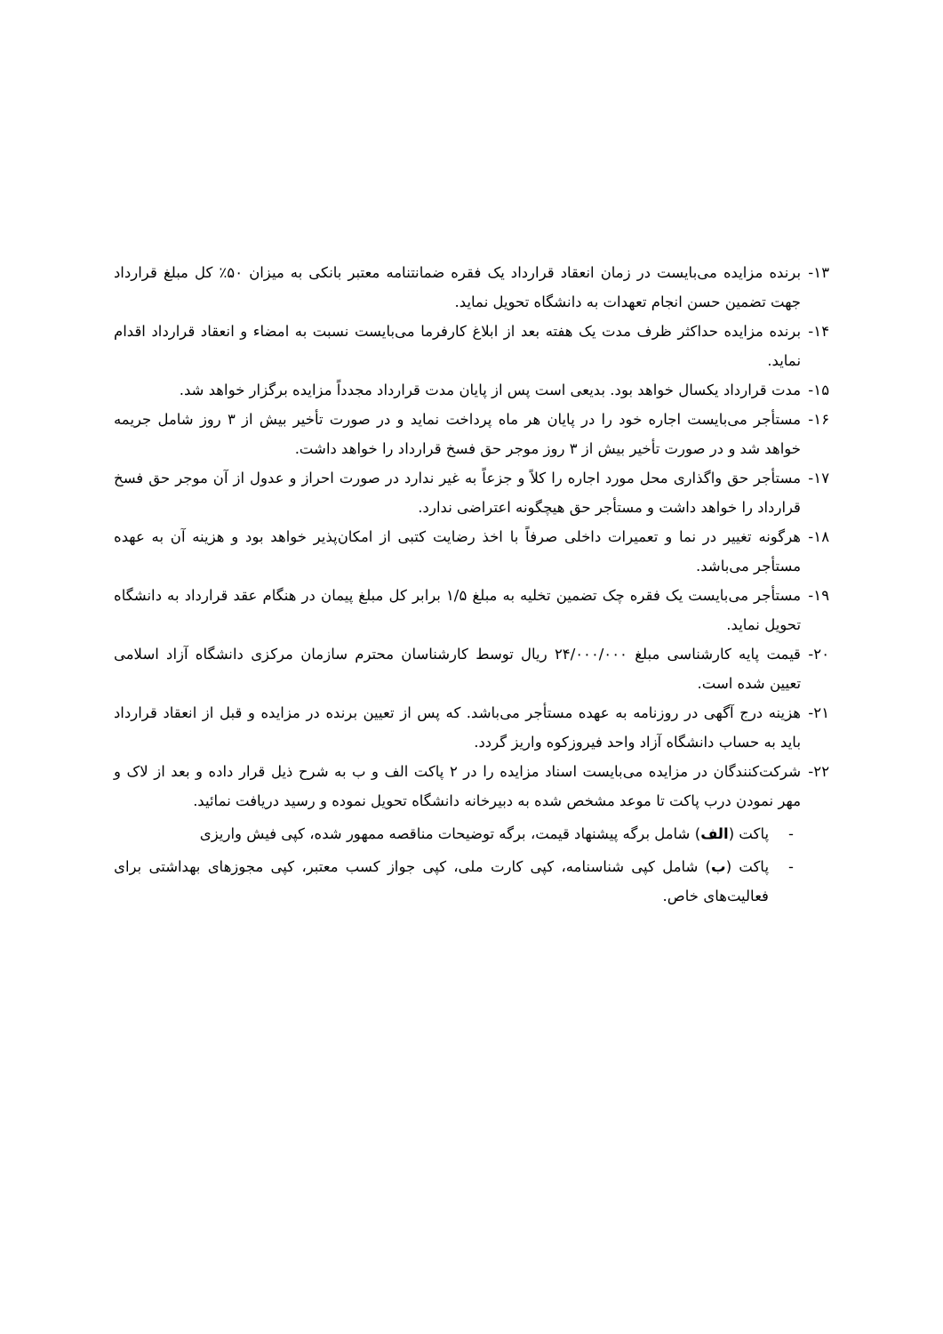۱۳- برنده مزایده می‌بایست در زمان انعقاد قرارداد یک فقره ضمانتنامه معتبر بانکی به میزان ۵۰٪ کل مبلغ قرارداد جهت تضمین حسن انجام تعهدات به دانشگاه تحویل نماید.
۱۴- برنده مزایده حداکثر ظرف مدت یک هفته بعد از ابلاغ کارفرما می‌بایست نسبت به امضاء و انعقاد قرارداد اقدام نماید.
۱۵- مدت قرارداد یکسال خواهد بود. بدیعی است پس از پایان مدت قرارداد مجدداً مزایده برگزار خواهد شد.
۱۶- مستأجر می‌بایست اجاره خود را در پایان هر ماه پرداخت نماید و در صورت تأخیر بیش از ۳ روز شامل جریمه خواهد شد و در صورت تأخیر بیش از ۳ روز موجر حق فسخ قرارداد را خواهد داشت.
۱۷- مستأجر حق واگذاری محل مورد اجاره را کلاً و جزعاً به غیر ندارد در صورت احراز و عدول از آن موجر حق فسخ قرارداد را خواهد داشت و مستأجر حق هیچگونه اعتراضی ندارد.
۱۸- هرگونه تغییر در نما و تعمیرات داخلی صرفاً با اخذ رضایت کتبی از امکان‌پذیر خواهد بود و هزینه آن به عهده مستأجر می‌باشد.
۱۹- مستأجر می‌بایست یک فقره چک تضمین تخلیه به مبلغ ۱/۵ برابر کل مبلغ پیمان در هنگام عقد قرارداد به دانشگاه تحویل نماید.
۲۰- قیمت پایه کارشناسی مبلغ ۲۴/۰۰۰/۰۰۰ ریال توسط کارشناسان محترم سازمان مرکزی دانشگاه آزاد اسلامی تعیین شده است.
۲۱- هزینه درج آگهی در روزنامه به عهده مستأجر می‌باشد. که پس از تعیین برنده در مزایده و قبل از انعقاد قرارداد باید به حساب دانشگاه آزاد واحد فیروزکوه واریز گردد.
۲۲- شرکت‌کنندگان در مزایده می‌بایست اسناد مزایده را در ۲ پاکت الف و ب به شرح ذیل قرار داده و بعد از لاک و مهر نمودن درب پاکت تا موعد مشخص شده به دبیرخانه دانشگاه تحویل نموده و رسید دریافت نمائید.
- پاکت (الف) شامل برگه پیشنهاد قیمت، برگه توضیحات مناقصه ممهور شده، کپی فیش واریزی
- پاکت (ب) شامل کپی شناسنامه، کپی کارت ملی، کپی جواز کسب معتبر، کپی مجوزهای بهداشتی برای فعالیت‌های خاص.